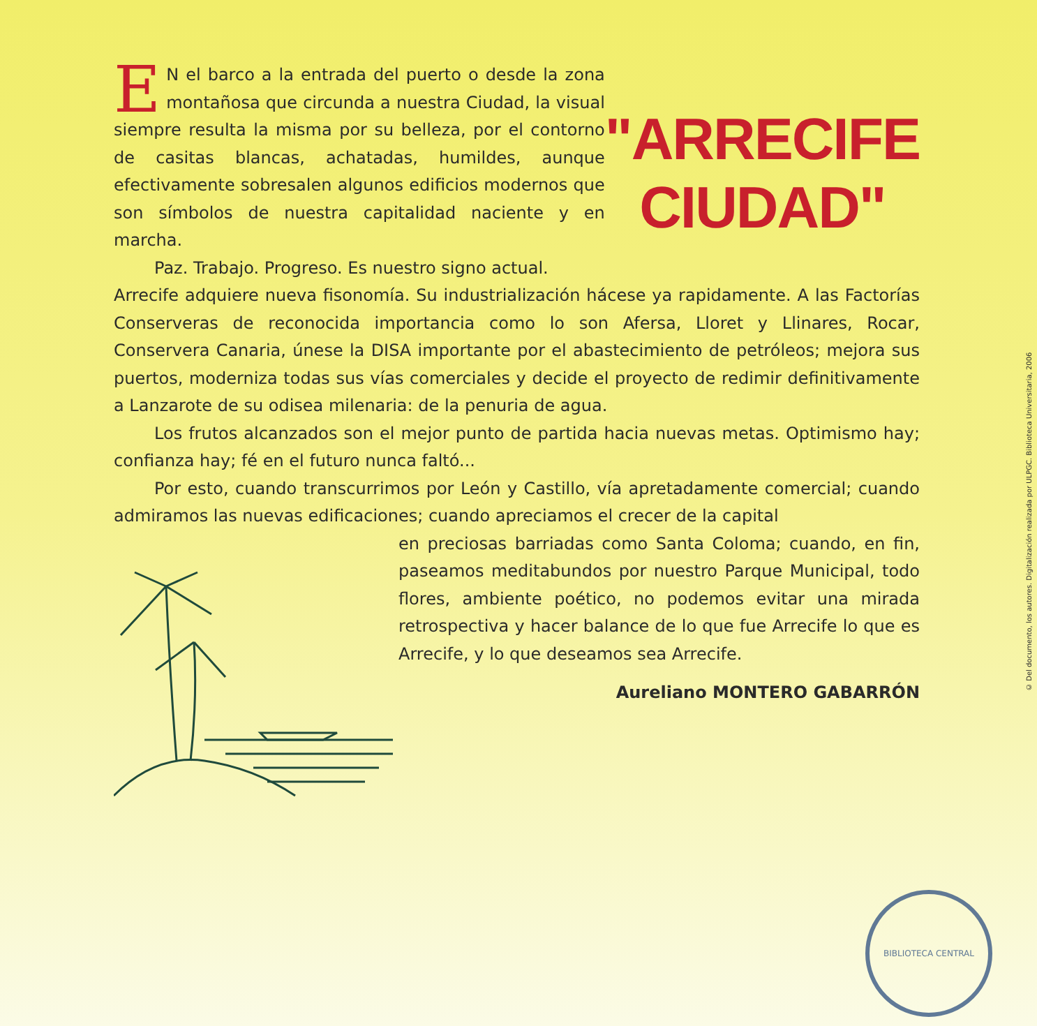EN el barco a la entrada del puerto o desde la zona montañosa que circunda a nuestra Ciudad, la visual siempre resulta la misma por su belleza, por el contorno de casitas blancas, achatadas, humildes, aunque efectivamente sobresalen algunos edificios modernos que son símbolos de nuestra capitalidad naciente y en marcha.
Paz. Trabajo. Progreso. Es nuestro signo actual.
"ARRECIFE
CIUDAD"
Arrecife adquiere nueva fisonomía. Su industrialización hácese ya rapidamente. A las Factorías Conserveras de reconocida importancia como lo son Afersa, Lloret y Llinares, Rocar, Conservera Canaria, únese la DISA importante por el abastecimiento de petróleos; mejora sus puertos, moderniza todas sus vías comerciales y decide el proyecto de redimir definitivamente a Lanzarote de su odisea milenaria: de la penuria de agua.
Los frutos alcanzados son el mejor punto de partida hacia nuevas metas. Optimismo hay; confianza hay; fé en el futuro nunca faltó...
Por esto, cuando transcurrimos por León y Castillo, vía apretadamente comercial; cuando admiramos las nuevas edificaciones; cuando apreciamos el crecer de la capital
en preciosas barriadas como Santa Coloma; cuando, en fin, paseamos meditabundos por nuestro Parque Municipal, todo flores, ambiente poético, no podemos evitar una mirada retrospectiva y hacer balance de lo que fue Arrecife lo que es Arrecife, y lo que deseamos sea Arrecife.
Aureliano MONTERO GABARRÓN
© Del documento, los autores. Digitalización realizada por ULPGC. Biblioteca Universitaria, 2006
BIBLIOTECA CENTRAL